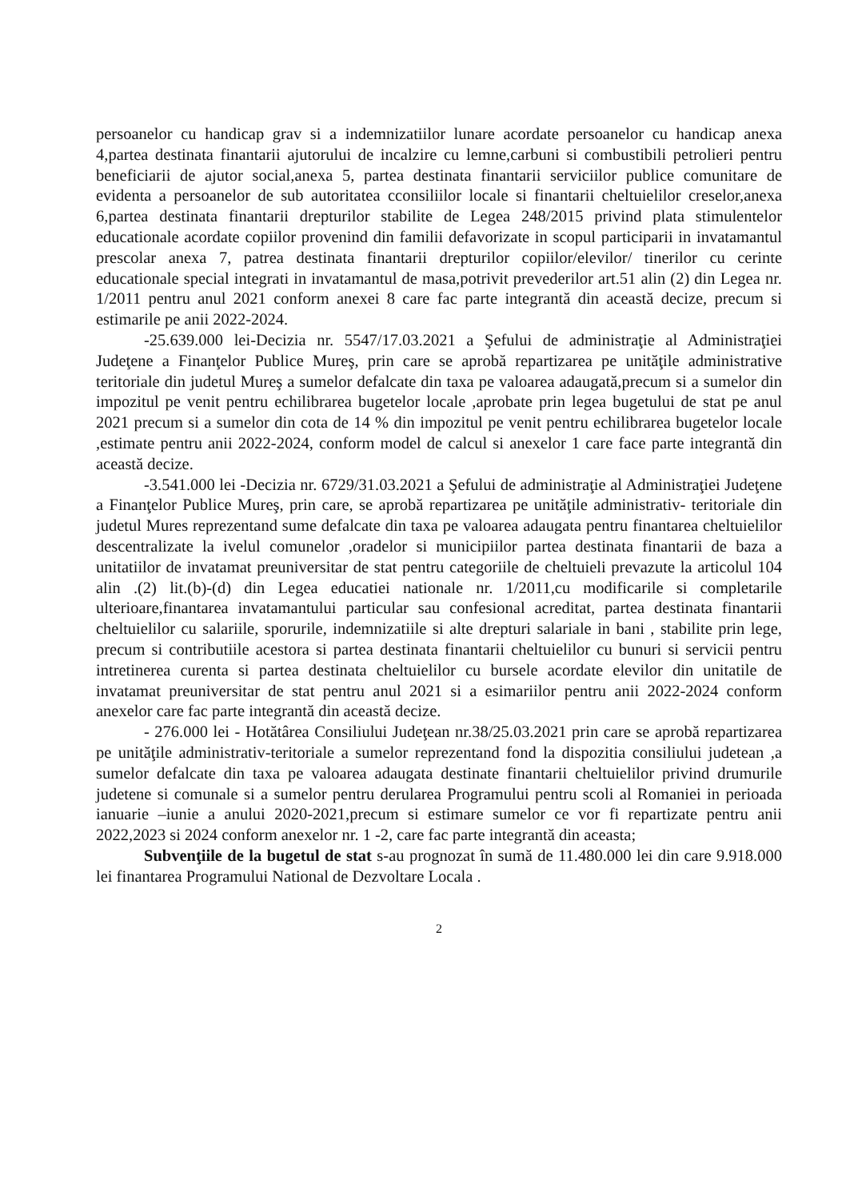persoanelor cu handicap grav si a indemnizatiilor lunare acordate persoanelor cu handicap anexa 4,partea destinata finantarii ajutorului de incalzire cu lemne,carbuni si combustibili petrolieri pentru beneficiarii de ajutor social,anexa 5, partea destinata finantarii serviciilor publice comunitare de evidenta a persoanelor de sub autoritatea cconsiliilor locale si finantarii cheltuielilor creselor,anexa 6,partea destinata finantarii drepturilor stabilite de Legea 248/2015 privind plata stimulentelor educationale acordate copiilor provenind din familii defavorizate in scopul participarii in invatamantul prescolar anexa 7, patrea destinata finantarii drepturilor copiilor/elevilor/ tinerilor cu cerinte educationale special integrati in invatamantul de masa,potrivit prevederilor art.51 alin (2) din Legea nr. 1/2011 pentru anul 2021 conform anexei 8 care fac parte integrantă din această decize, precum si estimarile pe anii 2022-2024.
-25.639.000 lei-Decizia nr. 5547/17.03.2021 a Şefului de administraţie al Administraţiei Judeţene a Finanţelor Publice Mureş, prin care se aprobă repartizarea pe unităţile administrative teritoriale din judetul Mureş a sumelor defalcate din taxa pe valoarea adaugată,precum si a sumelor din impozitul pe venit pentru echilibrarea bugetelor locale ,aprobate prin legea bugetului de stat pe anul 2021 precum si a sumelor din cota de 14 % din impozitul pe venit pentru echilibrarea bugetelor locale ,estimate pentru anii 2022-2024, conform model de calcul si anexelor 1 care face parte integrantă din această decize.
-3.541.000 lei -Decizia nr. 6729/31.03.2021 a Şefului de administraţie al Administraţiei Judeţene a Finanţelor Publice Mureş, prin care, se aprobă repartizarea pe unităţile administrativ- teritoriale din judetul Mures reprezentand sume defalcate din taxa pe valoarea adaugata pentru finantarea cheltuielilor descentralizate la ivelul comunelor ,oradelor si municipiilor partea destinata finantarii de baza a unitatiilor de invatamat preuniversitar de stat pentru categoriile de cheltuieli prevazute la articolul 104 alin .(2) lit.(b)-(d) din Legea educatiei nationale nr. 1/2011,cu modificarile si completarile ulterioare,finantarea invatamantului particular sau confesional acreditat, partea destinata finantarii cheltuielilor cu salariile, sporurile, indemnizatiile si alte drepturi salariale in bani , stabilite prin lege, precum si contributiile acestora si partea destinata finantarii cheltuielilor cu bunuri si servicii pentru intretinerea curenta si partea destinata cheltuielilor cu bursele acordate elevilor din unitatile de invatamat preuniversitar de stat pentru anul 2021 si a esimariilor pentru anii 2022-2024 conform anexelor care fac parte integrantă din această decize.
- 276.000 lei - Hotătârea Consiliului Judeţean nr.38/25.03.2021 prin care se aprobă repartizarea pe unităţile administrativ-teritoriale a sumelor reprezentand fond la dispozitia consiliului judetean ,a sumelor defalcate din taxa pe valoarea adaugata destinate finantarii cheltuielilor privind drumurile judetene si comunale si a sumelor pentru derularea Programului pentru scoli al Romaniei in perioada ianuarie –iunie a anului 2020-2021,precum si estimare sumelor ce vor fi repartizate pentru anii 2022,2023 si 2024 conform anexelor nr. 1 -2, care fac parte integrantă din aceasta;
Subvenţiile de la bugetul de stat s-au prognozat în sumă de 11.480.000 lei din care 9.918.000 lei finantarea Programului National de Dezvoltare Locala .
2